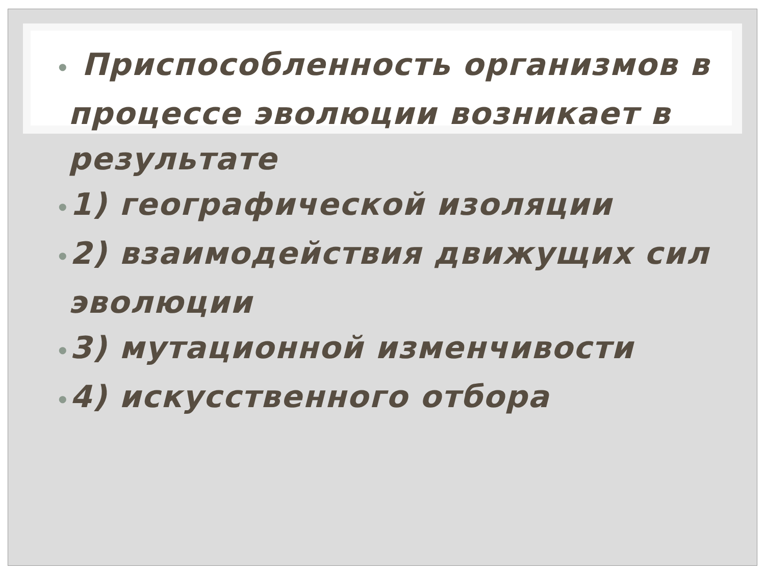• Приспособленность организмов в процессе эволюции возникает в результате
•1) географической изоляции
•2) взаимодействия движущих сил эволюции
•3) мутационной изменчивости
•4) искусственного отбора